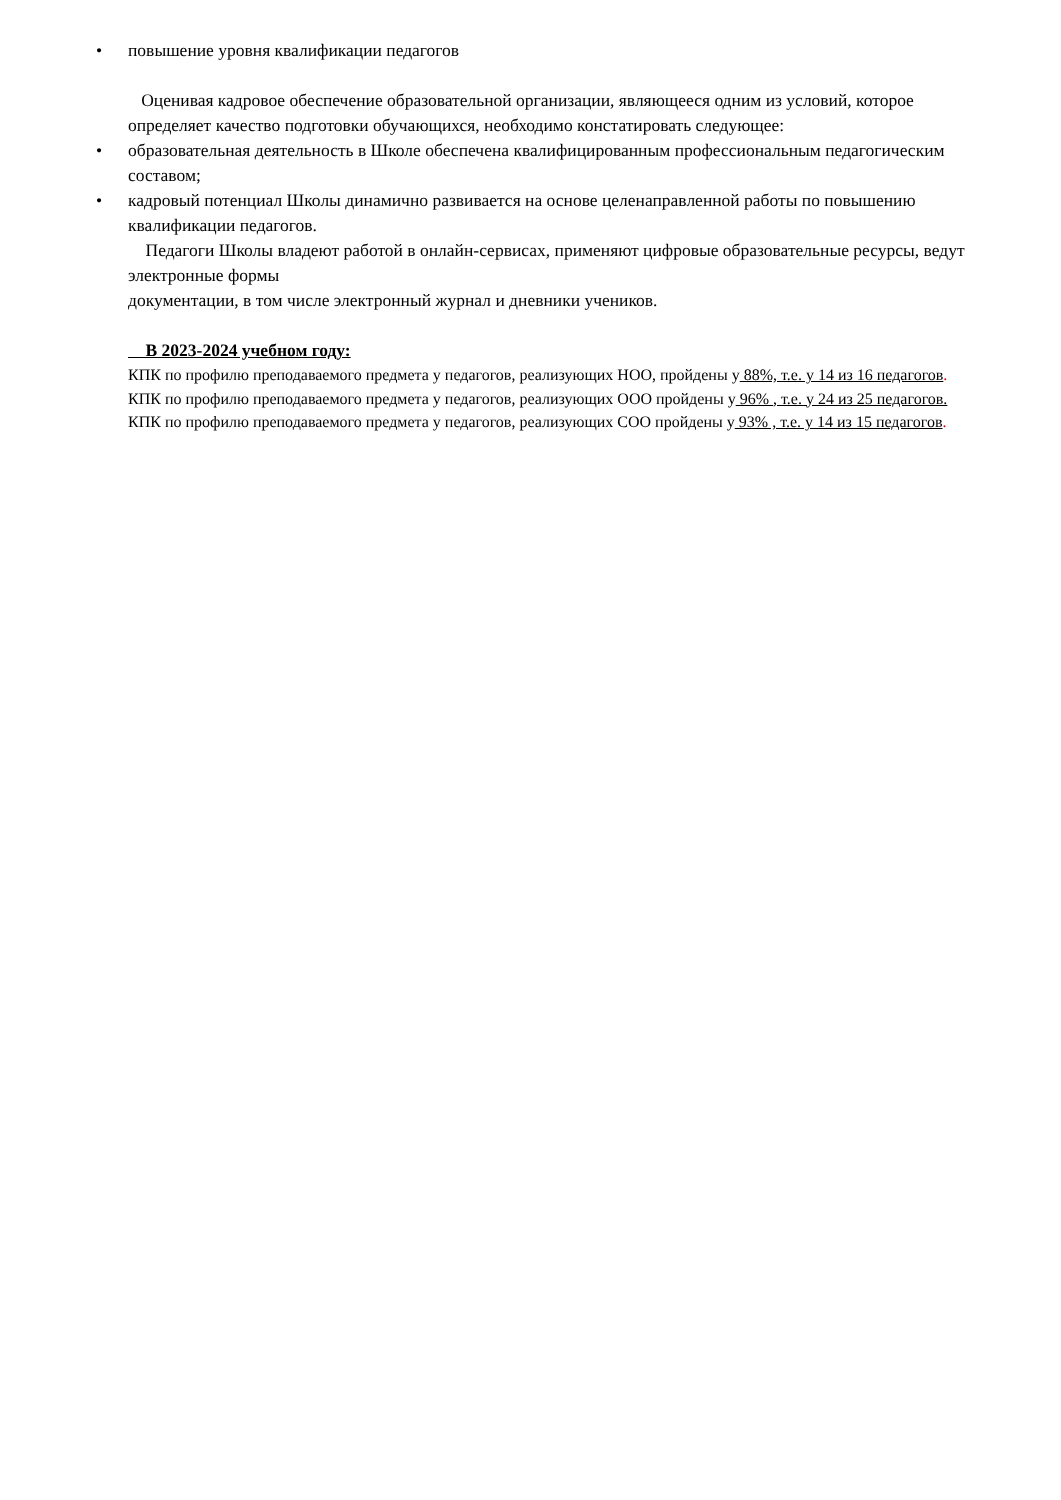• повышение уровня квалификации педагогов
Оценивая кадровое обеспечение образовательной организации, являющееся одним из условий, которое определяет качество подготовки обучающихся, необходимо констатировать следующее:
• образовательная деятельность в Школе обеспечена квалифицированным профессиональным педагогическим составом;
• кадровый потенциал Школы динамично развивается на основе целенаправленной работы по повышению квалификации педагогов.
Педагоги Школы владеют работой в онлайн-сервисах, применяют цифровые образовательные ресурсы, ведут электронные формы
документации, в том числе электронный журнал и дневники учеников.
В 2023-2024 учебном году:
КПК по профилю преподаваемого предмета у педагогов, реализующих НОО, пройдены у 88%, т.е. у 14 из 16 педагогов.
КПК по профилю преподаваемого предмета у педагогов, реализующих ООО пройдены у 96% , т.е. у 24 из 25 педагогов.
КПК по профилю преподаваемого предмета у педагогов, реализующих СОО пройдены у 93% , т.е. у 14 из 15 педагогов.